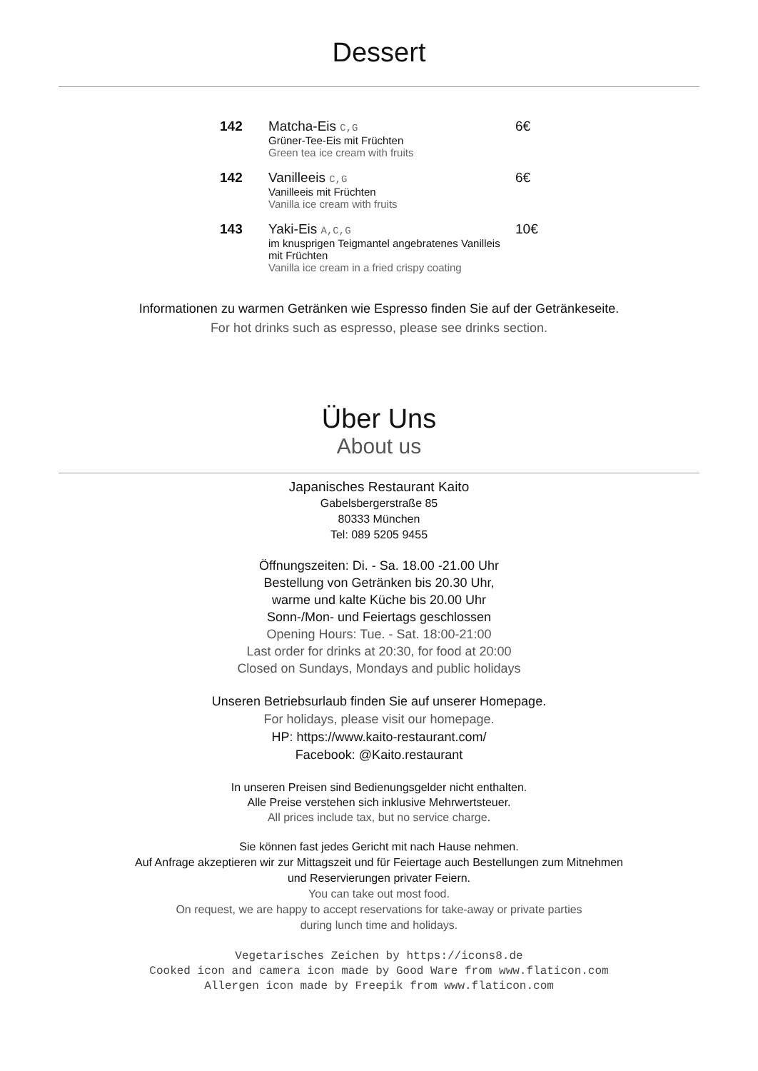Dessert
| 142 | Matcha-Eis C,G Grüner-Tee-Eis mit Früchten Green tea ice cream with fruits | 6€ |
| 142 | Vanilleeis C,G Vanilleeis mit Früchten Vanilla ice cream with fruits | 6€ |
| 143 | Yaki-Eis A,C,G im knusprigen Teigmantel angebratenes Vanilleis mit Früchten Vanilla ice cream in a fried crispy coating | 10€ |
Informationen zu warmen Getränken wie Espresso finden Sie auf der Getränkeseite.
For hot drinks such as espresso, please see drinks section.
Über Uns
About us
Japanisches Restaurant Kaito
Gabelsbergerstraße 85
80333 München
Tel: 089 5205 9455
Öffnungszeiten: Di. - Sa. 18.00 -21.00 Uhr
Bestellung von Getränken bis 20.30 Uhr,
warme und kalte Küche bis 20.00 Uhr
Sonn-/Mon- und Feiertags geschlossen
Opening Hours: Tue. - Sat. 18:00-21:00
Last order for drinks at 20:30, for food at 20:00
Closed on Sundays, Mondays and public holidays
Unseren Betriebsurlaub finden Sie auf unserer Homepage.
For holidays, please visit our homepage.
HP: https://www.kaito-restaurant.com/
Facebook: @Kaito.restaurant
In unseren Preisen sind Bedienungsgelder nicht enthalten.
Alle Preise verstehen sich inklusive Mehrwertsteuer.
All prices include tax, but no service charge.
Sie können fast jedes Gericht mit nach Hause nehmen.
Auf Anfrage akzeptieren wir zur Mittagszeit und für Feiertage auch Bestellungen zum Mitnehmen
und Reservierungen privater Feiern.
You can take out most food.
On request, we are happy to accept reservations for take-away or private parties
during lunch time and holidays.
Vegetarisches Zeichen by https://icons8.de
Cooked icon and camera icon made by Good Ware from www.flaticon.com
Allergen icon made by Freepik from www.flaticon.com